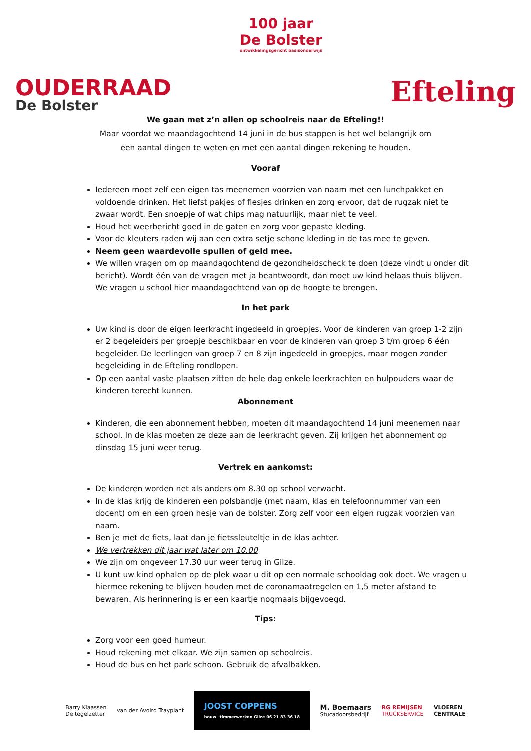OUDERRAAD
De Bolster
100 jaar
De Bolster
ontwikkelingsgericht basisonderwijs
Efteling
We gaan met z’n allen op schoolreis naar de Efteling!!
Maar voordat we maandagochtend 14 juni in de bus stappen is het wel belangrijk om
een aantal dingen te weten en met een aantal dingen rekening te houden.
Vooraf
Iedereen moet zelf een eigen tas meenemen voorzien van naam met een lunchpakket en voldoende drinken. Het liefst pakjes of flesjes drinken en zorg ervoor, dat de rugzak niet te zwaar wordt. Een snoepje of wat chips mag natuurlijk, maar niet te veel.
Houd het weerbericht goed in de gaten en zorg voor gepaste kleding.
Voor de kleuters raden wij aan een extra setje schone kleding in de tas mee te geven.
Neem geen waardevolle spullen of geld mee.
We willen vragen om op maandagochtend de gezondheidscheck te doen (deze vindt u onder dit bericht). Wordt één van de vragen met ja beantwoordt, dan moet uw kind helaas thuis blijven. We vragen u school hier maandagochtend van op de hoogte te brengen.
In het park
Uw kind is door de eigen leerkracht ingedeeld in groepjes. Voor de kinderen van groep 1-2 zijn er 2 begeleiders per groepje beschikbaar en voor de kinderen van groep 3 t/m groep 6 één begeleider. De leerlingen van groep 7 en 8 zijn ingedeeld in groepjes, maar mogen zonder begeleiding in de Efteling rondlopen.
Op een aantal vaste plaatsen zitten de hele dag enkele leerkrachten en hulpouders waar de kinderen terecht kunnen.
Abonnement
Kinderen, die een abonnement hebben, moeten dit maandagochtend 14 juni meenemen naar school. In de klas moeten ze deze aan de leerkracht geven. Zij krijgen het abonnement op dinsdag 15 juni weer terug.
Vertrek en aankomst:
De kinderen worden net als anders om 8.30 op school verwacht.
In de klas krijg de kinderen een polsbandje (met naam, klas en telefoonnummer van een docent) om en een groen hesje van de bolster. Zorg zelf voor een eigen rugzak voorzien van naam.
Ben je met de fiets, laat dan je fietssleuteltje in de klas achter.
We vertrekken dit jaar wat later om 10.00
We zijn om ongeveer 17.30 uur weer terug in Gilze.
U kunt uw kind ophalen op de plek waar u dit op een normale schooldag ook doet. We vragen u hiermee rekening te blijven houden met de coronamaatregelen en 1,5 meter afstand te bewaren. Als herinnering is er een kaartje nogmaals bijgevoegd.
Tips:
Zorg voor een goed humeur.
Houd rekening met elkaar. We zijn samen op schoolreis.
Houd de bus en het park schoon. Gebruik de afvalbakken.
Barry Klaassen
De tegelzetter
van der Avoird Trayplant
JOOST COPPENS
bouw+timmerwerken Gilze 06 21 83 36 18
M. Boemaars
Stucadoorsbedrijf
RG REMIJSEN
TRUCKSERVICE
VLOEREN
CENTRALE